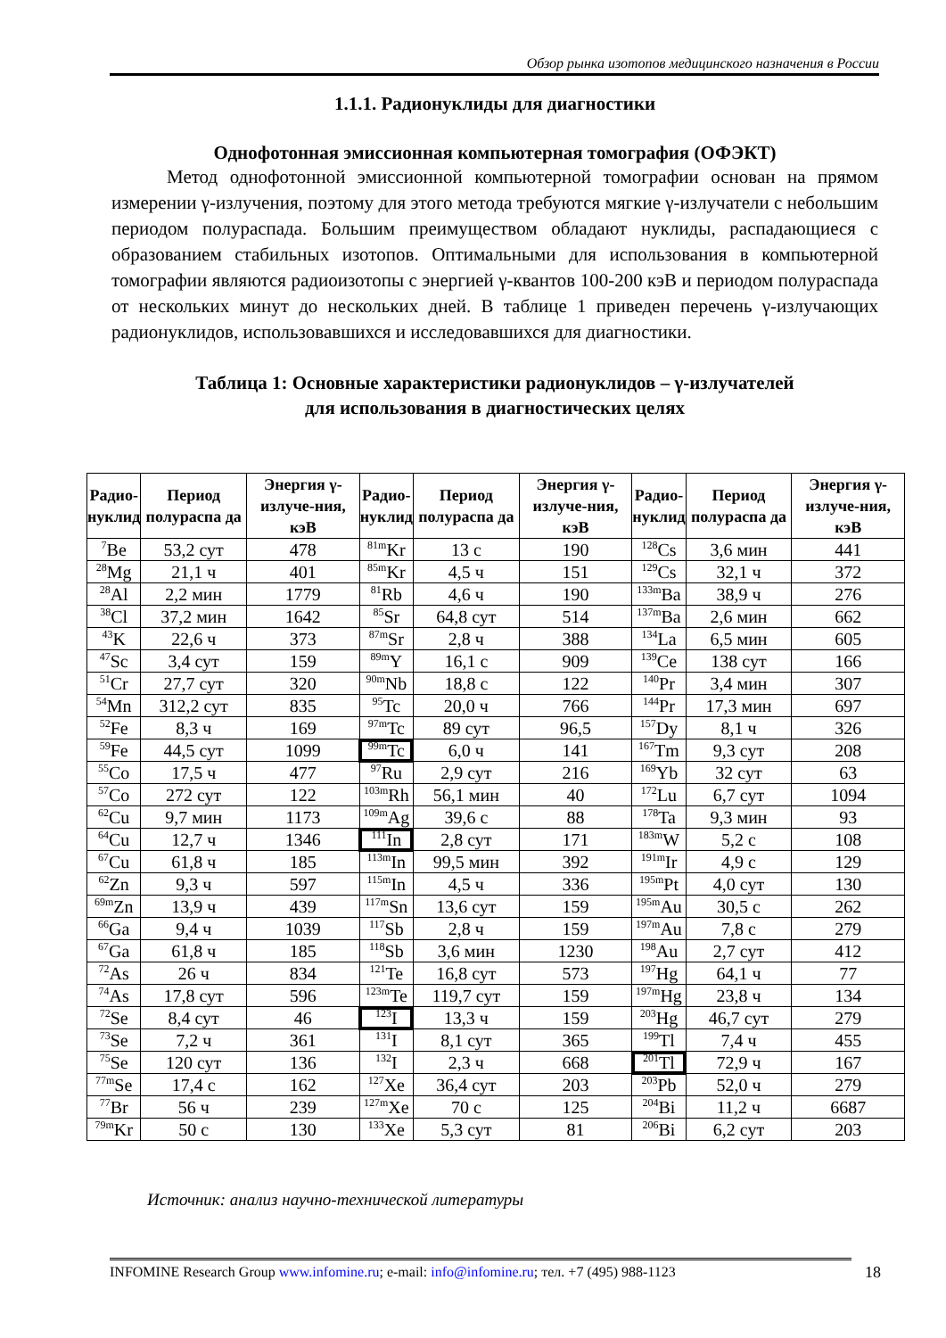Обзор рынка изотопов медицинского назначения в России
1.1.1. Радионуклиды для диагностики
Однофотонная эмиссионная компьютерная томография (ОФЭКТ)
Метод однофотонной эмиссионной компьютерной томографии основан на прямом измерении γ-излучения, поэтому для этого метода требуются мягкие γ-излучатели с небольшим периодом полураспада. Большим преимуществом обладают нуклиды, распадающиеся с образованием стабильных изотопов. Оптимальными для использования в компьютерной томографии являются радиоизотопы с энергией γ-квантов 100-200 кэВ и периодом полураспада от нескольких минут до нескольких дней. В таблице 1 приведен перечень γ-излучающих радионуклидов, использовавшихся и исследовавшихся для диагностики.
Таблица 1: Основные характеристики радионуклидов – γ-излучателей
для использования в диагностических целях
| Радио- нуклид | Период полураспа да | Энергия γ-излуче-ния, кэВ | Радио- нуклид | Период полураспа да | Энергия γ-излуче-ния, кэВ | Радио- нуклид | Период полураспа да | Энергия γ-излуче-ния, кэВ |
| --- | --- | --- | --- | --- | --- | --- | --- | --- |
| <sup>7</sup>Be | 53,2 сут | 478 | <sup>81m</sup>Kr | 13 с | 190 | <sup>128</sup>Cs | 3,6 мин | 441 |
| <sup>28</sup>Mg | 21,1 ч | 401 | <sup>85m</sup>Kr | 4,5 ч | 151 | <sup>129</sup>Cs | 32,1 ч | 372 |
| <sup>28</sup>Al | 2,2 мин | 1779 | <sup>81</sup>Rb | 4,6 ч | 190 | <sup>133m</sup>Ba | 38,9 ч | 276 |
| <sup>38</sup>Cl | 37,2 мин | 1642 | <sup>85</sup>Sr | 64,8 сут | 514 | <sup>137m</sup>Ba | 2,6 мин | 662 |
| <sup>43</sup>K | 22,6 ч | 373 | <sup>87m</sup>Sr | 2,8 ч | 388 | <sup>134</sup>La | 6,5 мин | 605 |
| <sup>47</sup>Sc | 3,4 сут | 159 | <sup>89m</sup>Y | 16,1 с | 909 | <sup>139</sup>Ce | 138 сут | 166 |
| <sup>51</sup>Cr | 27,7 сут | 320 | <sup>90m</sup>Nb | 18,8 с | 122 | <sup>140</sup>Pr | 3,4 мин | 307 |
| <sup>54</sup>Mn | 312,2 сут | 835 | <sup>95</sup>Tc | 20,0 ч | 766 | <sup>144</sup>Pr | 17,3 мин | 697 |
| <sup>52</sup>Fe | 8,3 ч | 169 | <sup>97m</sup>Tc | 89 сут | 96,5 | <sup>157</sup>Dy | 8,1 ч | 326 |
| <sup>59</sup>Fe | 44,5 сут | 1099 | <sup>99m</sup>Tc | 6,0 ч | 141 | <sup>167</sup>Tm | 9,3 сут | 208 |
| <sup>55</sup>Co | 17,5 ч | 477 | <sup>97</sup>Ru | 2,9 сут | 216 | <sup>169</sup>Yb | 32 сут | 63 |
| <sup>57</sup>Co | 272 сут | 122 | <sup>103m</sup>Rh | 56,1 мин | 40 | <sup>172</sup>Lu | 6,7 сут | 1094 |
| <sup>62</sup>Cu | 9,7 мин | 1173 | <sup>109m</sup>Ag | 39,6 с | 88 | <sup>178</sup>Ta | 9,3 мин | 93 |
| <sup>64</sup>Cu | 12,7 ч | 1346 | <sup>111</sup>In | 2,8 сут | 171 | <sup>183m</sup>W | 5,2 с | 108 |
| <sup>67</sup>Cu | 61,8 ч | 185 | <sup>113m</sup>In | 99,5 мин | 392 | <sup>191m</sup>Ir | 4,9 с | 129 |
| <sup>62</sup>Zn | 9,3 ч | 597 | <sup>115m</sup>In | 4,5 ч | 336 | <sup>195m</sup>Pt | 4,0 сут | 130 |
| <sup>69m</sup>Zn | 13,9 ч | 439 | <sup>117m</sup>Sn | 13,6 сут | 159 | <sup>195m</sup>Au | 30,5 с | 262 |
| <sup>66</sup>Ga | 9,4 ч | 1039 | <sup>117</sup>Sb | 2,8 ч | 159 | <sup>197m</sup>Au | 7,8 с | 279 |
| <sup>67</sup>Ga | 61,8 ч | 185 | <sup>118</sup>Sb | 3,6 мин | 1230 | <sup>198</sup>Au | 2,7 сут | 412 |
| <sup>72</sup>As | 26 ч | 834 | <sup>121</sup>Te | 16,8 сут | 573 | <sup>197</sup>Hg | 64,1 ч | 77 |
| <sup>74</sup>As | 17,8 сут | 596 | <sup>123m</sup>Te | 119,7 сут | 159 | <sup>197m</sup>Hg | 23,8 ч | 134 |
| <sup>72</sup>Se | 8,4 сут | 46 | <sup>123</sup>I | 13,3 ч | 159 | <sup>203</sup>Hg | 46,7 сут | 279 |
| <sup>73</sup>Se | 7,2 ч | 361 | <sup>131</sup>I | 8,1 сут | 365 | <sup>199</sup>Tl | 7,4 ч | 455 |
| <sup>75</sup>Se | 120 сут | 136 | <sup>132</sup>I | 2,3 ч | 668 | <sup>201</sup>Tl | 72,9 ч | 167 |
| <sup>77m</sup>Se | 17,4 с | 162 | <sup>127</sup>Xe | 36,4 сут | 203 | <sup>203</sup>Pb | 52,0 ч | 279 |
| <sup>77</sup>Br | 56 ч | 239 | <sup>127m</sup>Xe | 70 с | 125 | <sup>204</sup>Bi | 11,2 ч | 6687 |
| <sup>79m</sup>Kr | 50 с | 130 | <sup>133</sup>Xe | 5,3 сут | 81 | <sup>206</sup>Bi | 6,2 сут | 203 |
Источник: анализ научно-технической литературы
INFOMINE Research Group www.infomine.ru; e-mail: info@infomine.ru; тел. +7 (495) 988-1123
18